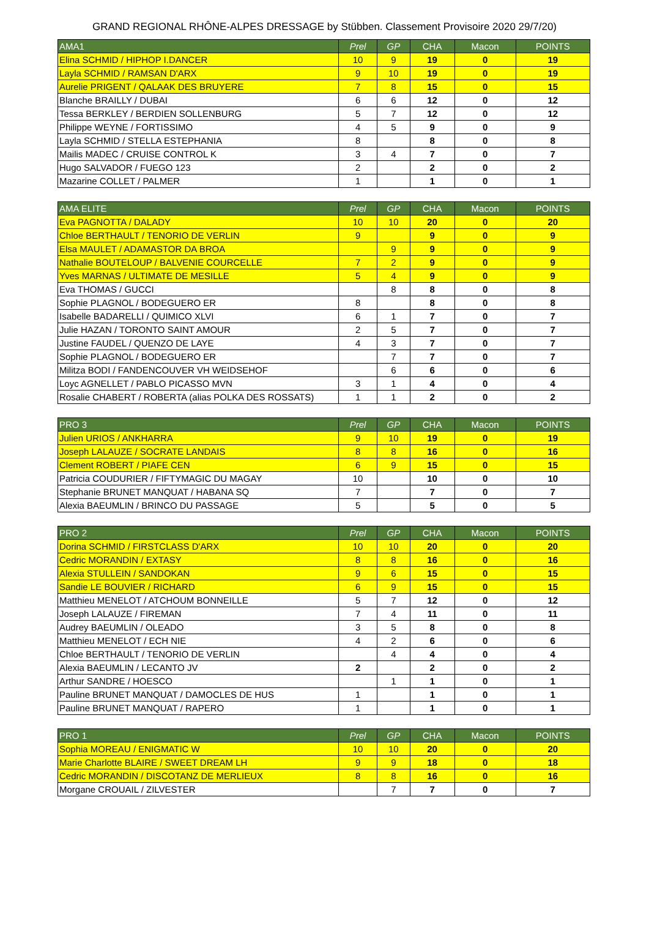GRAND REGIONAL RHÔNE-ALPES DRESSAGE by Stübben. Classement Provisoire 2020 29/7/20)
| AMA1 | Prel | GP | CHA | Macon | POINTS |
| --- | --- | --- | --- | --- | --- |
| Elina SCHMID / HIPHOP I.DANCER | 10 | 9 | 19 | 0 | 19 |
| Layla SCHMID / RAMSAN D'ARX | 9 | 10 | 19 | 0 | 19 |
| Aurelie PRIGENT / QALAAK DES BRUYERE | 7 | 8 | 15 | 0 | 15 |
| Blanche BRAILLY / DUBAI | 6 | 6 | 12 | 0 | 12 |
| Tessa BERKLEY / BERDIEN SOLLENBURG | 5 | 7 | 12 | 0 | 12 |
| Philippe WEYNE / FORTISSIMO | 4 | 5 | 9 | 0 | 9 |
| Layla SCHMID / STELLA ESTEPHANIA | 8 | | 8 | 0 | 8 |
| Mailis MADEC / CRUISE CONTROL K | 3 | 4 | 7 | 0 | 7 |
| Hugo SALVADOR / FUEGO 123 | 2 | | 2 | 0 | 2 |
| Mazarine COLLET / PALMER | 1 | | 1 | 0 | 1 |
| AMA ELITE | Prel | GP | CHA | Macon | POINTS |
| --- | --- | --- | --- | --- | --- |
| Eva PAGNOTTA / DALADY | 10 | 10 | 20 | 0 | 20 |
| Chloe BERTHAULT / TENORIO DE VERLIN | 9 | | 9 | 0 | 9 |
| Elsa MAULET / ADAMASTOR DA BROA | | 9 | 9 | 0 | 9 |
| Nathalie BOUTELOUP / BALVENIE COURCELLE | 7 | 2 | 9 | 0 | 9 |
| Yves MARNAS / ULTIMATE DE MESILLE | 5 | 4 | 9 | 0 | 9 |
| Eva THOMAS / GUCCI | | 8 | 8 | 0 | 8 |
| Sophie PLAGNOL / BODEGUERO ER | 8 | | 8 | 0 | 8 |
| Isabelle BADARELLI / QUIMICO XLVI | 6 | 1 | 7 | 0 | 7 |
| Julie HAZAN / TORONTO SAINT AMOUR | 2 | 5 | 7 | 0 | 7 |
| Justine FAUDEL / QUENZO DE LAYE | 4 | 3 | 7 | 0 | 7 |
| Sophie PLAGNOL / BODEGUERO ER | | 7 | 7 | 0 | 7 |
| Militza BODI / FANDENCOUVER VH WEIDSEHOF | | 6 | 6 | 0 | 6 |
| Loyc AGNELLET / PABLO PICASSO MVN | 3 | 1 | 4 | 0 | 4 |
| Rosalie CHABERT / ROBERTA (alias POLKA DES ROSSATS) | 1 | 1 | 2 | 0 | 2 |
| PRO 3 | Prel | GP | CHA | Macon | POINTS |
| --- | --- | --- | --- | --- | --- |
| Julien URIOS / ANKHARRA | 9 | 10 | 19 | 0 | 19 |
| Joseph LALAUZE / SOCRATE LANDAIS | 8 | 8 | 16 | 0 | 16 |
| Clement ROBERT / PIAFE CEN | 6 | 9 | 15 | 0 | 15 |
| Patricia COUDURIER / FIFTYMAGIC DU MAGAY | 10 | | 10 | 0 | 10 |
| Stephanie BRUNET MANQUAT / HABANA SQ | 7 | | 7 | 0 | 7 |
| Alexia BAEUMLIN / BRINCO DU PASSAGE | 5 | | 5 | 0 | 5 |
| PRO 2 | Prel | GP | CHA | Macon | POINTS |
| --- | --- | --- | --- | --- | --- |
| Dorina SCHMID / FIRSTCLASS D'ARX | 10 | 10 | 20 | 0 | 20 |
| Cedric MORANDIN / EXTASY | 8 | 8 | 16 | 0 | 16 |
| Alexia STULLEIN / SANDOKAN | 9 | 6 | 15 | 0 | 15 |
| Sandie LE BOUVIER / RICHARD | 6 | 9 | 15 | 0 | 15 |
| Matthieu MENELOT / ATCHOUM BONNEILLE | 5 | 7 | 12 | 0 | 12 |
| Joseph LALAUZE / FIREMAN | 7 | 4 | 11 | 0 | 11 |
| Audrey BAEUMLIN / OLEADO | 3 | 5 | 8 | 0 | 8 |
| Matthieu MENELOT / ECH NIE | 4 | 2 | 6 | 0 | 6 |
| Chloe BERTHAULT / TENORIO DE VERLIN | | 4 | 4 | 0 | 4 |
| Alexia BAEUMLIN / LECANTO JV | 2 | | 2 | 0 | 2 |
| Arthur SANDRE / HOESCO | | 1 | 1 | 0 | 1 |
| Pauline BRUNET MANQUAT / DAMOCLES DE HUS | 1 | | 1 | 0 | 1 |
| Pauline BRUNET MANQUAT / RAPERO | 1 | | 1 | 0 | 1 |
| PRO 1 | Prel | GP | CHA | Macon | POINTS |
| --- | --- | --- | --- | --- | --- |
| Sophia MOREAU / ENIGMATIC W | 10 | 10 | 20 | 0 | 20 |
| Marie Charlotte BLAIRE / SWEET DREAM LH | 9 | 9 | 18 | 0 | 18 |
| Cedric MORANDIN / DISCOTANZ DE MERLIEUX | 8 | 8 | 16 | 0 | 16 |
| Morgane CROUAIL / ZILVESTER | | 7 | 7 | 0 | 7 |